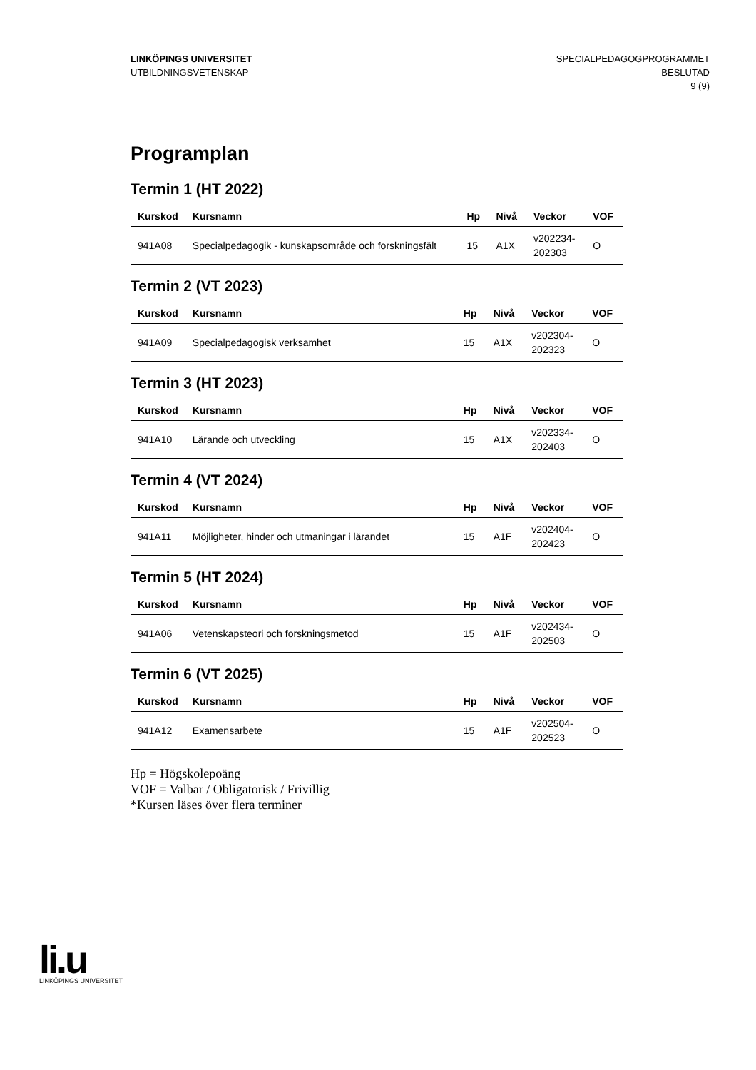LINKÖPINGS UNIVERSITET
UTBILDNINGSVETENSKAP
SPECIALPEDAGOGPROGRAMMET
BESLUTAD
9 (9)
Programplan
Termin 1 (HT 2022)
| Kurskod | Kursnamn | Hp | Nivå | Veckor | VOF |
| --- | --- | --- | --- | --- | --- |
| 941A08 | Specialpedagogik - kunskapsområde och forskningsfält | 15 | A1X | v202234- 202303 | O |
Termin 2 (VT 2023)
| Kurskod | Kursnamn | Hp | Nivå | Veckor | VOF |
| --- | --- | --- | --- | --- | --- |
| 941A09 | Specialpedagogisk verksamhet | 15 | A1X | v202304- 202323 | O |
Termin 3 (HT 2023)
| Kurskod | Kursnamn | Hp | Nivå | Veckor | VOF |
| --- | --- | --- | --- | --- | --- |
| 941A10 | Lärande och utveckling | 15 | A1X | v202334- 202403 | O |
Termin 4 (VT 2024)
| Kurskod | Kursnamn | Hp | Nivå | Veckor | VOF |
| --- | --- | --- | --- | --- | --- |
| 941A11 | Möjligheter, hinder och utmaningar i lärandet | 15 | A1F | v202404- 202423 | O |
Termin 5 (HT 2024)
| Kurskod | Kursnamn | Hp | Nivå | Veckor | VOF |
| --- | --- | --- | --- | --- | --- |
| 941A06 | Vetenskapsteori och forskningsmetod | 15 | A1F | v202434- 202503 | O |
Termin 6 (VT 2025)
| Kurskod | Kursnamn | Hp | Nivå | Veckor | VOF |
| --- | --- | --- | --- | --- | --- |
| 941A12 | Examensarbete | 15 | A1F | v202504- 202523 | O |
Hp = Högskolepoäng
VOF = Valbar / Obligatorisk / Frivillig
*Kursen läses över flera terminer
li.u
LINKÖPINGS UNIVERSITET